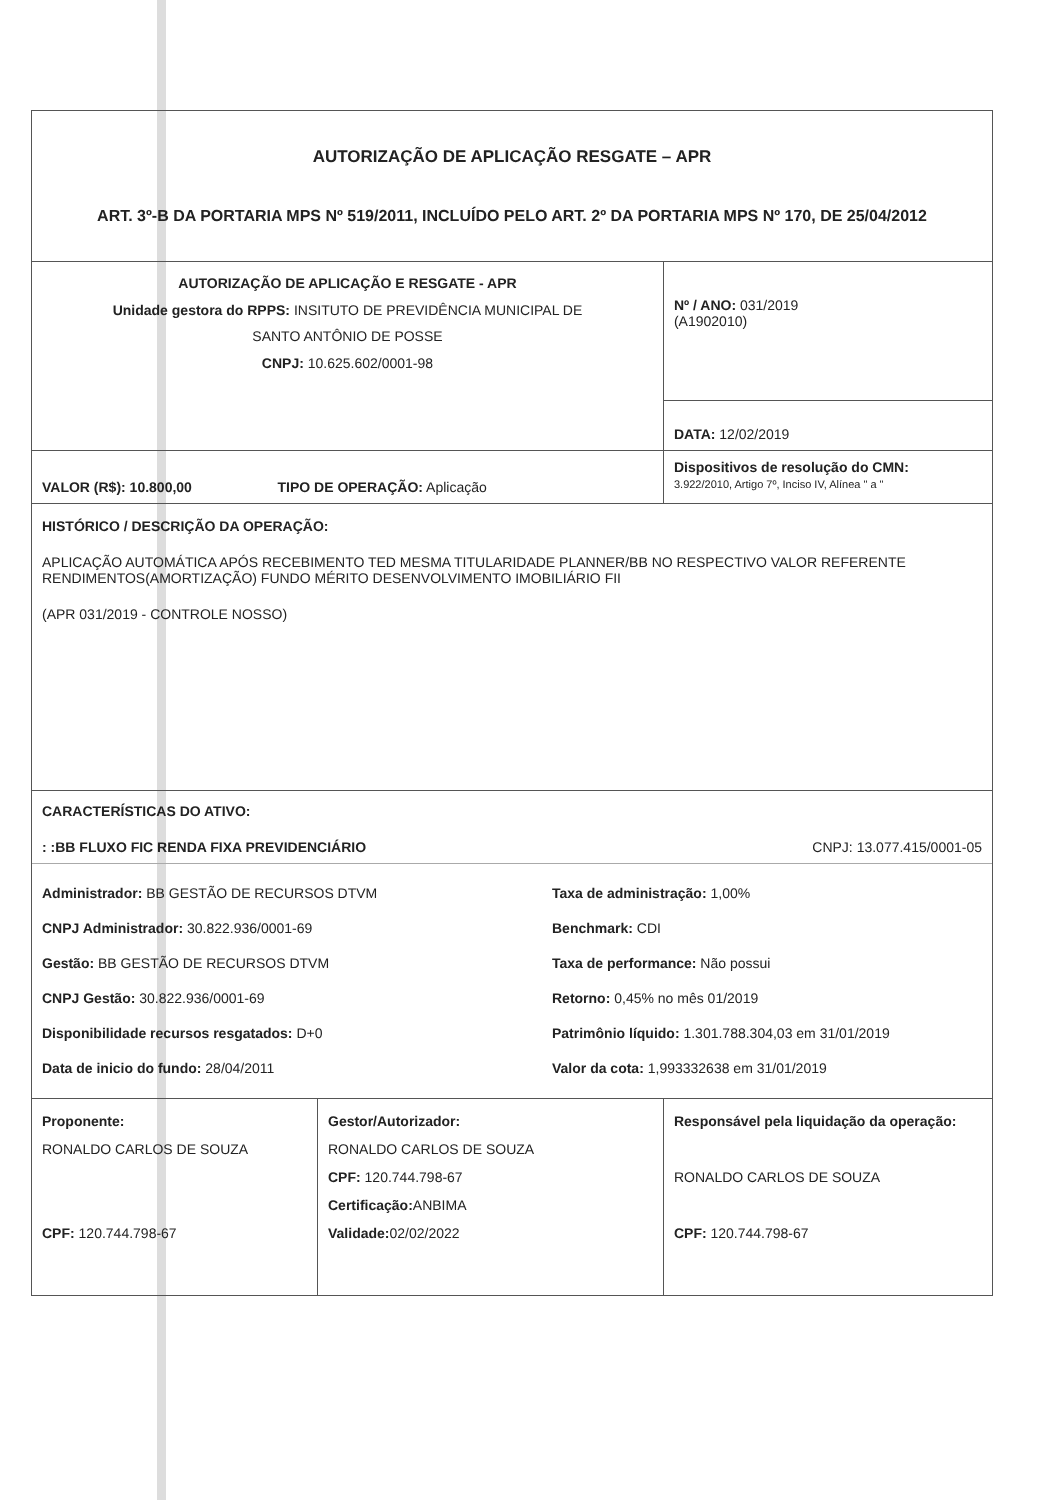| AUTORIZAÇÃO DE APLICAÇÃO RESGATE – APR ART. 3º-B DA PORTARIA MPS Nº 519/2011, INCLUÍDO PELO ART. 2º DA PORTARIA MPS Nº 170, DE 25/04/2012 | | |
| AUTORIZAÇÃO DE APLICAÇÃO E RESGATE - APR Unidade gestora do RPPS: INSITUTO DE PREVIDÊNCIA MUNICIPAL DE SANTO ANTÔNIO DE POSSE CNPJ: 10.625.602/0001-98 | | Nº / ANO: 031/2019 (A1902010) |
| | | DATA: 12/02/2019 |
| VALOR (R$): 10.800,00 TIPO DE OPERAÇÃO: Aplicação | | Dispositivos de resolução do CMN: 3.922/2010, Artigo 7º, Inciso IV, Alínea " a " |
| HISTÓRICO / DESCRIÇÃO DA OPERAÇÃO: APLICAÇÃO AUTOMÁTICA APÓS RECEBIMENTO TED MESMA TITULARIDADE PLANNER/BB NO RESPECTIVO VALOR REFERENTE RENDIMENTOS(AMORTIZAÇÃO) FUNDO MÉRITO DESENVOLVIMENTO IMOBILIÁRIO FII (APR 031/2019 - CONTROLE NOSSO) | | |
| CARACTERÍSTICAS DO ATIVO: : :BB FLUXO FIC RENDA FIXA PREVIDENCIÁRIO CNPJ: 13.077.415/0001-05 Administrador: BB GESTÃO DE RECURSOS DTVM CNPJ Administrador: 30.822.936/0001-69 Gestão: BB GESTÃO DE RECURSOS DTVM CNPJ Gestão: 30.822.936/0001-69 Disponibilidade recursos resgatados: D+0 Data de inicio do fundo: 28/04/2011 Taxa de administração: 1,00% Benchmark: CDI Taxa de performance: Não possui Retorno: 0,45% no mês 01/2019 Patrimônio líquido: 1.301.788.304,03 em 31/01/2019 Valor da cota: 1,993332638 em 31/01/2019 | | |
| Proponente: RONALDO CARLOS DE SOUZA CPF: 120.744.798-67 | Gestor/Autorizador: RONALDO CARLOS DE SOUZA CPF: 120.744.798-67 Certificação: ANBIMA Validade: 02/02/2022 | Responsável pela liquidação da operação: RONALDO CARLOS DE SOUZA CPF: 120.744.798-67 |